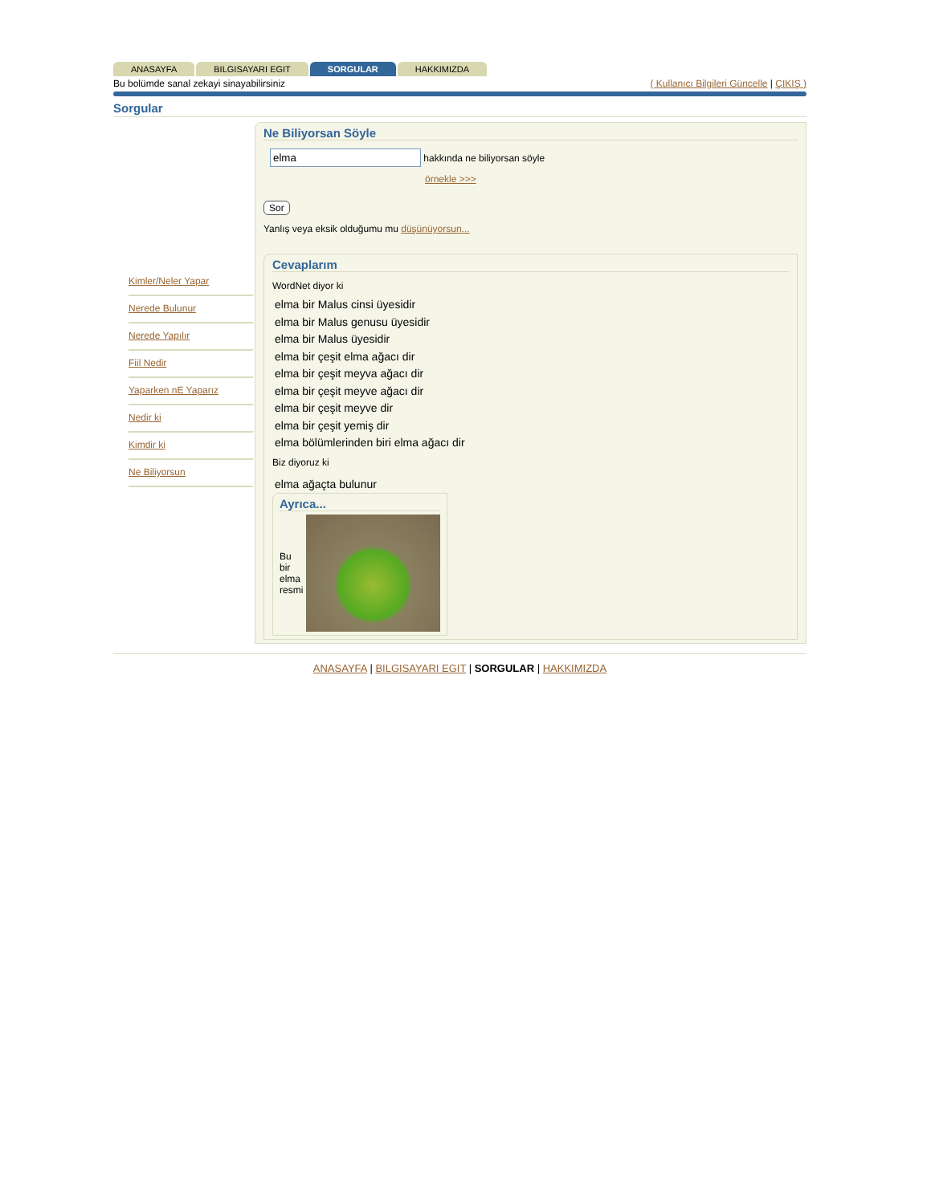ANASAYFA BILGISAYARI EGIT SORGULAR HAKKIMIZDA
Bu bolümde sanal zekayi sinayabilirsiniz ( Kullanıcı Bilgileri Güncelle | ÇIKIŞ )
Sorgular
Kimler/Neler Yapar
Nerede Bulunur
Nerede Yapılır
Fiil Nedir
Yaparken nE Yaparız
Nedir ki
Kimdir ki
Ne Biliyorsun
Ne Biliyorsan Söyle
hakkında ne biliyorsan söyle
örnekle >>>
Sor
Yanlış veya eksik olduğumu mu düşünüyorsun...
Cevaplarım
WordNet diyor ki
elma bir Malus cinsi üyesidir
elma bir Malus genusu üyesidir
elma bir Malus üyesidir
elma bir çeşit elma ağacı dir
elma bir çeşit meyva ağacı dir
elma bir çeşit meyve ağacı dir
elma bir çeşit meyve dir
elma bir çeşit yemiş dir
elma bölümlerinden biri elma ağacı dir
Biz diyoruz ki
elma ağaçta bulunur
Ayrıca...
Bu bir elma resmi
ANASAYFA | BILGISAYARI EGIT | SORGULAR | HAKKIMIZDA